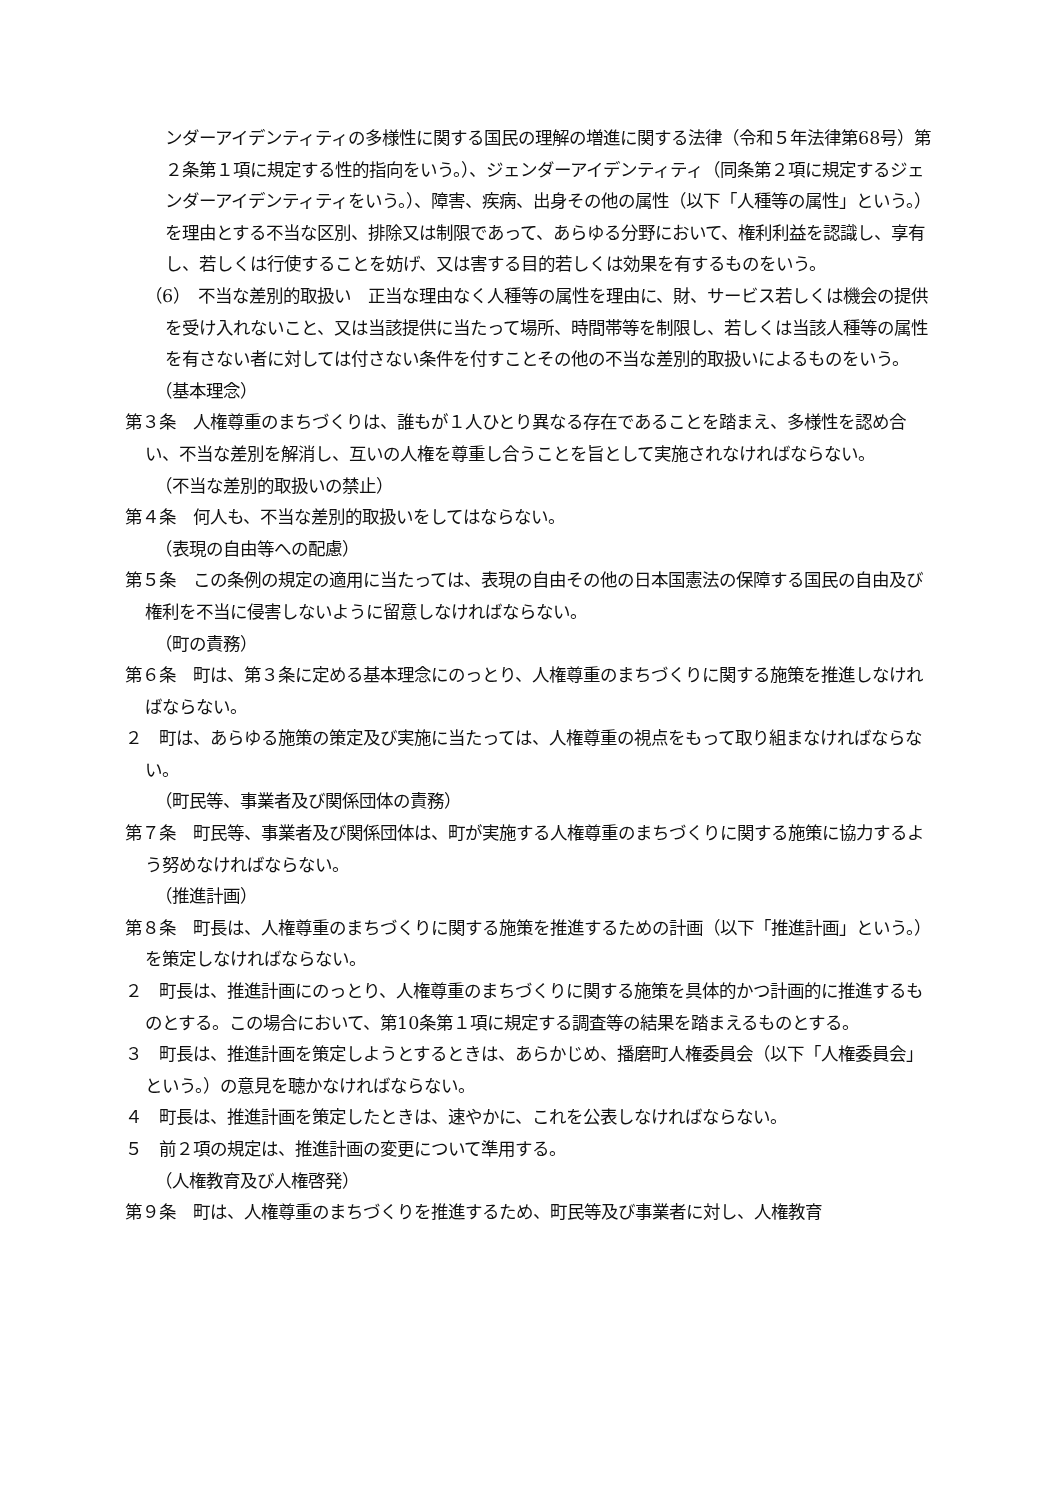ンダーアイデンティティの多様性に関する国民の理解の増進に関する法律（令和５年法律第68号）第２条第１項に規定する性的指向をいう。）、ジェンダーアイデンティティ（同条第２項に規定するジェンダーアイデンティティをいう。）、障害、疾病、出身その他の属性（以下「人種等の属性」という。）を理由とする不当な区別、排除又は制限であって、あらゆる分野において、権利利益を認識し、享有し、若しくは行使することを妨げ、又は害する目的若しくは効果を有するものをいう。
（6）　不当な差別的取扱い　正当な理由なく人種等の属性を理由に、財、サービス若しくは機会の提供を受け入れないこと、又は当該提供に当たって場所、時間帯等を制限し、若しくは当該人種等の属性を有さない者に対しては付さない条件を付すことその他の不当な差別的取扱いによるものをいう。
（基本理念）
第３条　人権尊重のまちづくりは、誰もが１人ひとり異なる存在であることを踏まえ、多様性を認め合い、不当な差別を解消し、互いの人権を尊重し合うことを旨として実施されなければならない。
（不当な差別的取扱いの禁止）
第４条　何人も、不当な差別的取扱いをしてはならない。
（表現の自由等への配慮）
第５条　この条例の規定の適用に当たっては、表現の自由その他の日本国憲法の保障する国民の自由及び権利を不当に侵害しないように留意しなければならない。
（町の責務）
第６条　町は、第３条に定める基本理念にのっとり、人権尊重のまちづくりに関する施策を推進しなければならない。
２　町は、あらゆる施策の策定及び実施に当たっては、人権尊重の視点をもって取り組まなければならない。
（町民等、事業者及び関係団体の責務）
第７条　町民等、事業者及び関係団体は、町が実施する人権尊重のまちづくりに関する施策に協力するよう努めなければならない。
（推進計画）
第８条　町長は、人権尊重のまちづくりに関する施策を推進するための計画（以下「推進計画」という。）を策定しなければならない。
２　町長は、推進計画にのっとり、人権尊重のまちづくりに関する施策を具体的かつ計画的に推進するものとする。この場合において、第10条第１項に規定する調査等の結果を踏まえるものとする。
３　町長は、推進計画を策定しようとするときは、あらかじめ、播磨町人権委員会（以下「人権委員会」という。）の意見を聴かなければならない。
４　町長は、推進計画を策定したときは、速やかに、これを公表しなければならない。
５　前２項の規定は、推進計画の変更について準用する。
（人権教育及び人権啓発）
第９条　町は、人権尊重のまちづくりを推進するため、町民等及び事業者に対し、人権教育